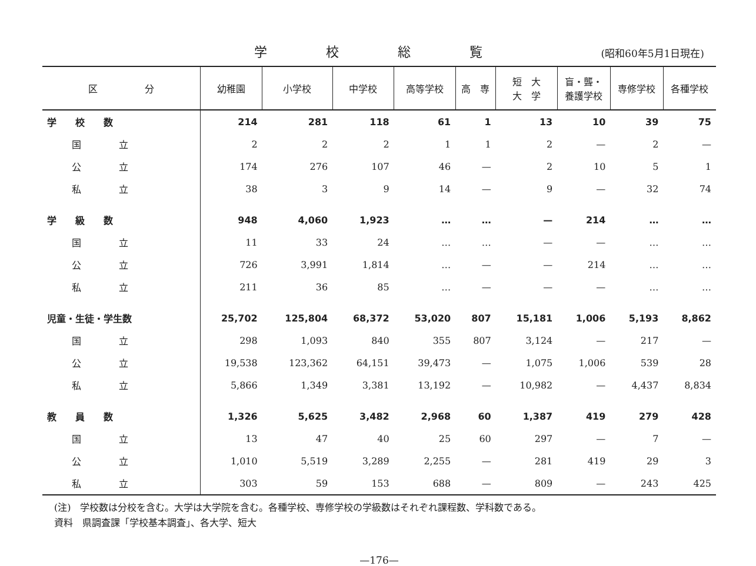学校総覧
(昭和60年5月1日現在)
| 区 分 | 幼稚園 | 小学校 | 中学校 | 高等学校 | 高 専 | 短 大 大 学 | 盲・聾・ 養護学校 | 専修学校 | 各種学校 |
| --- | --- | --- | --- | --- | --- | --- | --- | --- | --- |
| 学 校 数 | 214 | 281 | 118 | 61 | 1 | 13 | 10 | 39 | 75 |
| 国 立 | 2 | 2 | 2 | 1 | 1 | 2 | — | 2 | — |
| 公 立 | 174 | 276 | 107 | 46 | — | 2 | 10 | 5 | 1 |
| 私 立 | 38 | 3 | 9 | 14 | — | 9 | — | 32 | 74 |
| 学 級 数 | 948 | 4,060 | 1,923 | … | … | — | 214 | … | … |
| 国 立 | 11 | 33 | 24 | … | … | — | — | … | … |
| 公 立 | 726 | 3,991 | 1,814 | … | — | — | 214 | … | … |
| 私 立 | 211 | 36 | 85 | … | — | — | — | … | … |
| 児童・生徒・学生数 | 25,702 | 125,804 | 68,372 | 53,020 | 807 | 15,181 | 1,006 | 5,193 | 8,862 |
| 国 立 | 298 | 1,093 | 840 | 355 | 807 | 3,124 | — | 217 | — |
| 公 立 | 19,538 | 123,362 | 64,151 | 39,473 | — | 1,075 | 1,006 | 539 | 28 |
| 私 立 | 5,866 | 1,349 | 3,381 | 13,192 | — | 10,982 | — | 4,437 | 8,834 |
| 教 員 数 | 1,326 | 5,625 | 3,482 | 2,968 | 60 | 1,387 | 419 | 279 | 428 |
| 国 立 | 13 | 47 | 40 | 25 | 60 | 297 | — | 7 | — |
| 公 立 | 1,010 | 5,519 | 3,289 | 2,255 | — | 281 | 419 | 29 | 3 |
| 私 立 | 303 | 59 | 153 | 688 | — | 809 | — | 243 | 425 |
(注)　学校数は分校を含む。大学は大学院を含む。各種学校、専修学校の学級数はそれぞれ課程数、学科数である。
資料　県調査課「学校基本調査」、各大学、短大
—176—